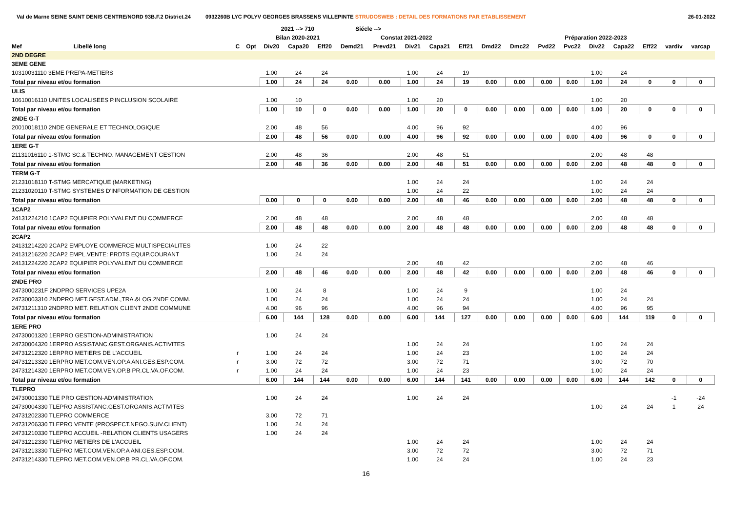Val de Marne SEINE SAINT DENIS CENTRE/NORD 93B.F.2 District.24 0932260B LYC POLYV GEORGES BRASSENS VILLEPINTE STRUDOSWEB : DETAIL DES FORMATIONS PAR ETABLISSEMENT 26-01-2022
| | | | | 2021 --> 710 | | | Siécle --> | | | | | | | | | | | | | |
| --- | --- | --- | --- | --- | --- | --- | --- | --- | --- | --- | --- | --- | --- | --- | --- | --- | --- | --- | --- | --- |
| | | | | Bilan 2020-2021 | | | Constat 2021-2022 | | | | | Préparation 2022-2023 | | | | | | | | |
| Mef | Libellé long | C | Opt | Div20 | Capa20 | Eff20 | Demd21 | Prevd21 | Div21 | Capa21 | Eff21 | Dmd22 | Dmc22 | Pvd22 | Pvc22 | Div22 | Capa22 | Eff22 | vardiv | varcap |
| 2ND DEGRE | | | | | | | | | | | | | | | | | | | | |
| 3EME GENE | | | | | | | | | | | | | | | | | | | | |
| 10310031110 3EME PREPA-METIERS | | | | 1.00 | 24 | 24 | | | 1.00 | 24 | 19 | | | | | 1.00 | 24 | | | |
| Total par niveau et/ou formation | | | | 1.00 | 24 | 24 | 0.00 | 0.00 | 1.00 | 24 | 19 | 0.00 | 0.00 | 0.00 | 0.00 | 1.00 | 24 | 0 | 0 | 0 |
| ULIS | | | | | | | | | | | | | | | | | | | | |
| 10610016110 UNITES LOCALISEES P.INCLUSION SCOLAIRE | | | | 1.00 | 10 | | | | 1.00 | 20 | | | | | | 1.00 | 20 | | | |
| Total par niveau et/ou formation | | | | 1.00 | 10 | 0 | 0.00 | 0.00 | 1.00 | 20 | 0 | 0.00 | 0.00 | 0.00 | 0.00 | 1.00 | 20 | 0 | 0 | 0 |
| 2NDE G-T | | | | | | | | | | | | | | | | | | | | |
| 20010018110 2NDE GENERALE ET TECHNOLOGIQUE | | | | 2.00 | 48 | 56 | | | 4.00 | 96 | 92 | | | | | 4.00 | 96 | | | |
| Total par niveau et/ou formation | | | | 2.00 | 48 | 56 | 0.00 | 0.00 | 4.00 | 96 | 92 | 0.00 | 0.00 | 0.00 | 0.00 | 4.00 | 96 | 0 | 0 | 0 |
| 1ERE G-T | | | | | | | | | | | | | | | | | | | | |
| 21131016110 1-STMG SC.& TECHNO. MANAGEMENT GESTION | | | | 2.00 | 48 | 36 | | | 2.00 | 48 | 51 | | | | | 2.00 | 48 | 48 | | |
| Total par niveau et/ou formation | | | | 2.00 | 48 | 36 | 0.00 | 0.00 | 2.00 | 48 | 51 | 0.00 | 0.00 | 0.00 | 0.00 | 2.00 | 48 | 48 | 0 | 0 |
| TERM G-T | | | | | | | | | | | | | | | | | | | | |
| 21231018110 T-STMG MERCATIQUE (MARKETING) | | | | | | | | | 1.00 | 24 | 24 | | | | | 1.00 | 24 | 24 | | |
| 21231020110 T-STMG SYSTEMES D'INFORMATION DE GESTION | | | | | | | | | 1.00 | 24 | 22 | | | | | 1.00 | 24 | 24 | | |
| Total par niveau et/ou formation | | | | 0.00 | 0 | 0 | 0.00 | 0.00 | 2.00 | 48 | 46 | 0.00 | 0.00 | 0.00 | 0.00 | 2.00 | 48 | 48 | 0 | 0 |
| 1CAP2 | | | | | | | | | | | | | | | | | | | | |
| 24131224210 1CAP2 EQUIPIER POLYVALENT DU COMMERCE | | | | 2.00 | 48 | 48 | | | 2.00 | 48 | 48 | | | | | 2.00 | 48 | 48 | | |
| Total par niveau et/ou formation | | | | 2.00 | 48 | 48 | 0.00 | 0.00 | 2.00 | 48 | 48 | 0.00 | 0.00 | 0.00 | 0.00 | 2.00 | 48 | 48 | 0 | 0 |
| 2CAP2 | | | | | | | | | | | | | | | | | | | | |
| 24131214220 2CAP2 EMPLOYE COMMERCE MULTISPECIALITES | | | | 1.00 | 24 | 22 | | | | | | | | | | | | | | |
| 24131216220 2CAP2 EMPL.VENTE: PRDTS EQUIP.COURANT | | | | 1.00 | 24 | 24 | | | | | | | | | | | | | | |
| 24131224220 2CAP2 EQUIPIER POLYVALENT DU COMMERCE | | | | | | | | | 2.00 | 48 | 42 | | | | | 2.00 | 48 | 46 | | |
| Total par niveau et/ou formation | | | | 2.00 | 48 | 46 | 0.00 | 0.00 | 2.00 | 48 | 42 | 0.00 | 0.00 | 0.00 | 0.00 | 2.00 | 48 | 46 | 0 | 0 |
| 2NDE PRO | | | | | | | | | | | | | | | | | | | | |
| 2473000231F 2NDPRO SERVICES UPE2A | | | | 1.00 | 24 | 8 | | | 1.00 | 24 | 9 | | | | | 1.00 | 24 | | | |
| 24730003310 2NDPRO MET.GEST.ADM.,TRA.&LOG.2NDE COMM. | | | | 1.00 | 24 | 24 | | | 1.00 | 24 | 24 | | | | | 1.00 | 24 | 24 | | |
| 24731211310 2NDPRO MET. RELATION CLIENT 2NDE COMMUNE | | | | 4.00 | 96 | 96 | | | 4.00 | 96 | 94 | | | | | 4.00 | 96 | 95 | | |
| Total par niveau et/ou formation | | | | 6.00 | 144 | 128 | 0.00 | 0.00 | 6.00 | 144 | 127 | 0.00 | 0.00 | 0.00 | 0.00 | 6.00 | 144 | 119 | 0 | 0 |
| 1ERE PRO | | | | | | | | | | | | | | | | | | | | |
| 24730001320 1ERPRO GESTION-ADMINISTRATION | | | | 1.00 | 24 | 24 | | | | | | | | | | | | | | |
| 24730004320 1ERPRO ASSISTANC.GEST.ORGANIS.ACTIVITES | | | | | | | | | 1.00 | 24 | 24 | | | | | 1.00 | 24 | 24 | | |
| 24731212320 1ERPRO METIERS DE L'ACCUEIL | | r | | 1.00 | 24 | 24 | | | 1.00 | 24 | 23 | | | | | 1.00 | 24 | 24 | | |
| 24731213320 1ERPRO MET.COM.VEN.OP.A ANI.GES.ESP.COM. | | r | | 3.00 | 72 | 72 | | | 3.00 | 72 | 71 | | | | | 3.00 | 72 | 70 | | |
| 24731214320 1ERPRO MET.COM.VEN.OP.B PR.CL.VA.OF.COM. | | r | | 1.00 | 24 | 24 | | | 1.00 | 24 | 23 | | | | | 1.00 | 24 | 24 | | |
| Total par niveau et/ou formation | | | | 6.00 | 144 | 144 | 0.00 | 0.00 | 6.00 | 144 | 141 | 0.00 | 0.00 | 0.00 | 0.00 | 6.00 | 144 | 142 | 0 | 0 |
| TLEPRO | | | | | | | | | | | | | | | | | | | | |
| 24730001330 TLE PRO GESTION-ADMINISTRATION | | | | 1.00 | 24 | 24 | | | 1.00 | 24 | 24 | | | | | | | | -1 | -24 |
| 24730004330 TLEPRO ASSISTANC.GEST.ORGANIS.ACTIVITES | | | | | | | | | | | | | | | | 1.00 | 24 | 24 | 1 | 24 |
| 24731202330 TLEPRO COMMERCE | | | | 3.00 | 72 | 71 | | | | | | | | | | | | | | |
| 24731206330 TLEPRO VENTE (PROSPECT.NEGO.SUIV.CLIENT) | | | | 1.00 | 24 | 24 | | | | | | | | | | | | | | |
| 24731210330 TLEPRO ACCUEIL -RELATION CLIENTS USAGERS | | | | 1.00 | 24 | 24 | | | | | | | | | | | | | | |
| 24731212330 TLEPRO METIERS DE L'ACCUEIL | | | | | | | | | 1.00 | 24 | 24 | | | | | 1.00 | 24 | 24 | | |
| 24731213330 TLEPRO MET.COM.VEN.OP.A ANI.GES.ESP.COM. | | | | | | | | | 3.00 | 72 | 72 | | | | | 3.00 | 72 | 71 | | |
| 24731214330 TLEPRO MET.COM.VEN.OP.B PR.CL.VA.OF.COM. | | | | | | | | | 1.00 | 24 | 24 | | | | | 1.00 | 24 | 23 | | |
16